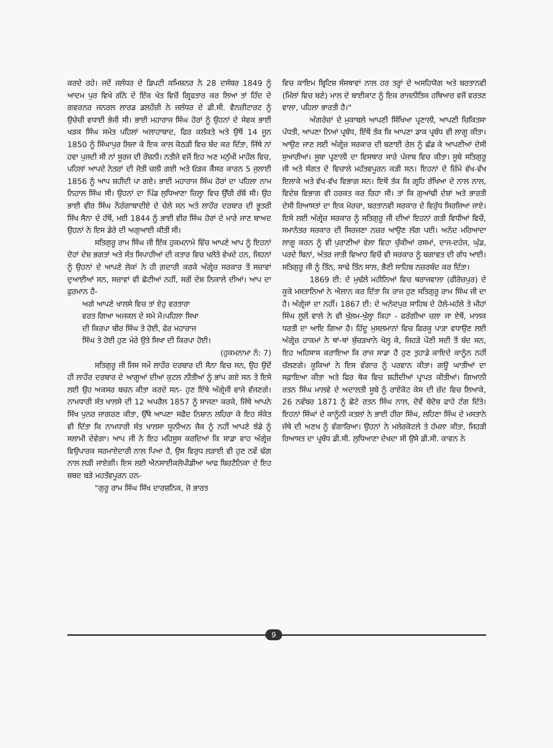ਕਰਦੇ ਰਹੇ। ਜਦੋਂ ਜਲੰਧਰ ਦੇ ਡਿਪਟੀ ਕਮਿਸ਼ਨਰ ਨੇ 28 ਦਸੰਬਰ 1849 ਨੂੰ ਆਦਮ ਪੁਰ ਵਿਖੇ ਗੰਨੇ ਦੇ ਇੱਕ ਖੇਤ ਵਿਚੋਂ ਗ੍ਰਿਫਤਾਰ ਕਰ ਲਿਆ ਤਾਂ ਹਿੰਦ ਦੇ ਗਵਰਨਰ ਜਨਰਲ ਲਾਰਡ ਡਲਹੌਜ਼ੀ ਨੇ ਜਲੰਧਰ ਦੇ ਡੀ.ਸੀ. ਵੈਨਜ਼ੀਟਾਰਟ ਨੂੰ ਉਚੇਚੀ ਵਧਾਈ ਭੇਜੀ ਸੀ। ਭਾਈ ਮਹਾਰਾਜ ਸਿੰਘ ਹੋਰਾਂ ਨੂੰ ਉਹਨਾਂ ਦੇ ਸੇਵਕ ਭਾਈ ਖੜਕ ਸਿੰਘ ਸਮੇਤ ਪਹਿਲਾਂ ਅਲਾਹਾਬਾਦ, ਫਿਰ ਕਲੱਕਤੇ ਅਤੇ ਉਥੋਂ 14 ਜੂਨ 1850 ਨੂੰ ਸਿੰਘਾਪੁਰ ਲਿਜਾ ਕੇ ਇਕ ਕਾਲ ਕੋਠੜੀ ਵਿਚ ਬੰਦ ਕਰ ਦਿੱਤਾ, ਜਿੱਥੇ ਨਾਂ ਹਵਾ ਪੁਜਦੀ ਸੀ ਨਾਂ ਸੂਰਜ ਦੀ ਰੌਸ਼ਨੀ। ਨਤੀਜੇ ਵਜੋਂ ਇਹ ਅਣ ਮਨੁੱਖੀ ਮਾਹੌਲ ਵਿਚ, ਪਹਿਲਾਂ ਆਪਦੇ ਨੇਤਰਾਂ ਦੀ ਜੋਤੀ ਚਲੀ ਗਈ ਅਤੇ ਓੜਕ ਕੈਂਸਰ ਕਾਰਨ 5 ਜੁਲਾਈ 1856 ਨੂੰ ਆਪ ਸ਼ਹੀਦੀ ਪਾ ਗਏ। ਭਾਈ ਮਹਾਰਾਜ ਸਿੰਘ ਹੋਰਾਂ ਦਾ ਪਹਿਲਾ ਨਾਮ ਨਿਹਾਲ ਸਿੰਘ ਸੀ। ਉਹਨਾਂ ਦਾ ਪਿੰਡ ਲੁਧਿਆਣਾ ਜ਼ਿਲ੍ਹਾ ਵਿਚ ਉੱਚੀ ਰੱਬੋਂ ਸੀ। ਉਹ ਭਾਈ ਵੀਰ ਸਿੰਘ ਨੌਰੰਗਾਬਾਦੀਏ ਦੇ ਚੇਲੇ ਸਨ ਅਤੇ ਲਾਹੌਰ ਦਰਬਾਰ ਦੀ ਭੂਤਰੀ ਸਿੱਖ ਸੈਨਾ ਦੇ ਹੱਥੋਂ, ਮਈ 1844 ਨੂੰ ਭਾਈ ਵੀਰ ਸਿੰਘ ਹੋਰਾਂ ਦੇ ਮਾਰੇ ਜਾਣ ਬਾਅਦ ਉਹਨਾਂ ਨੇ ਇਸ ਡੇਰੇ ਦੀ ਅਗੁਆਈ ਕੀਤੀ ਸੀ।
ਸਤਿਗੁਰੂ ਰਾਮ ਸਿੰਘ ਜੀ ਇੱਕ ਹੁਕਮਨਾਮੇ ਵਿੱਚ ਆਪਣੇ ਆਪ ਨੂੰ ਇਹਨਾਂ ਦੋਹਾਂ ਦੇਸ਼ ਭਗਤਾਂ ਅਤੇ ਸੰਤ ਸਿਪਾਹੀਆਂ ਦੀ ਕਤਾਰ ਵਿਚ ਖਲੋਤੇ ਵੇਖਦੇ ਹਨ, ਜਿਹਨਾਂ ਨੂੰ ਉਹਨਾਂ ਦੇ ਆਪਣੇ ਲੋਕਾਂ ਨੇ ਹੀ ਗ਼ਦਾਰੀ ਕਰਕੇ ਅੰਗ੍ਰੇਜ਼ ਸਰਕਾਰ ਤੋਂ ਸਜ਼ਾਵਾਂ ਦੁਆਈਆਂ ਸਨ, ਸਜ਼ਾਵਾਂ ਵੀ ਛੋਟੀਆਂ ਨਹੀਂ, ਸਗੋਂ ਦੇਸ਼ ਨਿਕਾਲੇ ਦੀਆਂ। ਆਪ ਦਾ ਫੁਰਮਾਨ ਹੈ-
ਅਗੇ ਆਪਣੇ ਖਾਲਸੇ ਵਿਚ ਤਾਂ ਏਹੁ ਵਰਤਾਰਾ
ਵਰਤ ਗਿਆ ਅਜਕਲ ਦੇ ਸਮੇ ਮੈ।ਪਹਿਲਾ ਸਿਖਾ
ਦੀ ਕਿਰਪਾ ਬੀਰ ਸਿੰਘ ਤੇ ਹੋਈ, ਫੇਰ ਮਹਾਰਾਜ
ਸਿੰਘ ਤੇ ਹੋਈ ਹੁਣ ਮੇਰੇ ਉਤੇ ਸਿਖਾ ਦੀ ਕਿਰਪਾ ਹੋਈ।
(ਹੁਕਮਨਾਮਾ ਨੰ: 7)
ਸਤਿਗੁਰੂ ਜੀ ਜਿਸ ਸਮੇਂ ਲਾਹੌਰ ਦਰਬਾਰ ਦੀ ਸੈਨਾ ਵਿਚ ਸਨ, ਉਹ ਉਦੋਂ ਹੀ ਲਾਹੌਰ ਦਰਬਾਰ ਦੇ ਆਗੂਆਂ ਦੀਆਂ ਕੁਟਲ ਨੀਤੀਆਂ ਨੂੰ ਭਾਂਪ ਗਏ ਸਨ ਤੇ ਇਸੇ ਲਈ ਉਹ ਅਕਸਰ ਬਚਨ ਕੀਤਾ ਕਰਦੇ ਸਨ- ਹੁਣ ਇੱਥੇ ਅੰਗ੍ਰੇਜੀ ਵਾਜੇ ਵੱਜਣਗੇ। ਨਾਮਧਾਰੀ ਸੰਤ ਖਾਲਸੇ ਦੀ 12 ਅਪਰੈਲ 1857 ਨੂੰ ਸਾਜਣਾ ਕਰਕੇ, ਜਿੱਥੇ ਆਪਨੇ ਸਿੱਖ ਪੁਨਰ ਜਾਗਰਣ ਕੀਤਾ, ਉੱਥੇ ਆਪਣਾ ਸਫੈਦ ਨਿਸ਼ਾਨ ਲਹਿਰਾ ਕੇ ਇਹ ਸੰਕੇਤ ਵੀ ਦਿੱਤਾ ਕਿ ਨਾਮਧਾਰੀ ਸੰਤ ਖਾਲਸਾ ਯੂਨੀਅਨ ਜੈਕ ਨੂੰ ਨਹੀਂ ਆਪਣੇ ਝੰਡੇ ਨੂੰ ਸਲਾਮੀ ਦੇਵੇਗਾ। ਆਪ ਜੀ ਨੇ ਇਹ ਮਹਿਸੂਸ ਕਰਦਿਆਂ ਕਿ ਸਾਡਾ ਵਾਹ ਅੰਗ੍ਰੇਜ਼ ਵਿਉਪਾਰਕ ਸਰਮਾਏਦਾਰੀ ਨਾਲ ਪਿਆ ਹੈ, ਉਸ ਵਿਰੁਧ ਲੜਾਈ ਵੀ ਹੁਣ ਨਵੇਂ ਢੰਗ ਨਾਲ ਲੜੀ ਜਾਏਗੀ। ਇਸ ਲਈ ਐਨਸਾਈਕਲੋਪੀਡੀਆ ਆਫ ਬਿਰਟੈਨਿਕਾ ਦੇ ਇਹ ਸ਼ਬਦ ਬੜੇ ਮਹਤੱਵਪੂਰਨ ਹਨ-
"ਗੁਰੂ ਰਾਮ ਸਿੰਘ ਸਿੱਖ ਦਾਰਸ਼ਨਿਕ, ਜੋ ਭਾਰਤ
ਵਿਚ ਕਾਇਮ ਬ੍ਰਿਟਿਸ਼ ਸੰਸਥਾਵਾਂ ਨਾਲ ਹਰ ਤਰ੍ਹਾਂ ਦੇ ਅਸਹਿਯੋਗ ਅਤੇ ਬਰਤਾਨਵੀ (ਮਿੱਲਾਂ ਵਿਚ ਬਣੇ) ਮਾਲ ਦੇ ਬਾਈਕਾਟ ਨੂੰ ਇਕ ਰਾਜਨੀਤਿਕ ਹਥਿਆਰ ਵਜੋਂ ਵਰਤਣ ਵਾਲਾ, ਪਹਿਲਾ ਭਾਰਤੀ ਹੈ।"
ਅੰਗਰੇਜ਼ਾਂ ਦੇ ਮੁਕਾਬਲੇ ਆਪਣੀ ਸਿੱਖਿਆ ਪ੍ਰਣਾਲੀ, ਆਪਣੀ ਚਿਕਿਤਸਾ ਪੱਧਤੀ, ਆਪਣਾ ਨਿਆਂ ਪ੍ਰਬੰਧ, ਇੱਥੋਂ ਤੱਕ ਕਿ ਆਪਣਾ ਡਾਕ ਪ੍ਰਬੰਧ ਵੀ ਲਾਗੂ ਕੀਤਾ। ਆਉਣ ਜਾਣ ਲਈ ਅੰਗ੍ਰੇਜ਼ ਸਰਕਾਰ ਦੀ ਬਣਾਈ ਰੇਲ ਨੂੰ ਛੱਡ ਕੇ ਆਪਣੀਆਂ ਦੇਸੀ ਸੁਆਰੀਆਂ। ਸੂਬਾ ਪ੍ਰਣਾਲੀ ਦਾ ਵਿਸਥਾਰ ਸਾਰੇ ਪੰਜਾਬ ਵਿਚ ਕੀਤਾ। ਸੂਬੇ ਸਤਿਗੁਰੂ ਜੀ ਅਤੇ ਸੰਗਤ ਦੇ ਵਿਚਾਲੇ ਮਹੱਤਵਪੂਰਨ ਕੜੀ ਸਨ। ਇਹਨਾਂ ਦੇ ਜ਼ਿੰਮੇ ਵੱਖ-ਵੱਖ ਇਲਾਕੇ ਅਤੇ ਵੱਖ-ਵੱਖ ਵਿਭਾਗ ਸਨ। ਇਥੋਂ ਤੱਕ ਕਿ ਗ੍ਰਹਿ ਰੱਖਿਆ ਦੇ ਨਾਲ ਨਾਲ, ਵਿਦੇਸ਼ ਵਿਭਾਗ ਵੀ ਹਰਕਤ ਕਰ ਰਿਹਾ ਸੀ। ਤਾਂ ਕਿ ਗੁਆਂਢੀ ਦੇਸ਼ਾਂ ਅਤੇ ਭਾਰਤੀ ਦੇਸੀ ਰਿਆਸਤਾਂ ਦਾ ਇਕ ਮੋਰਚਾ, ਬਰਤਾਨਵੀ ਸਰਕਾਰ ਦੇ ਵਿਰੁੱਧ ਸਿਰਜਿਆ ਜਾਏ। ਇਸੇ ਲਈ ਅੰਗ੍ਰੇਜ਼ ਸਰਕਾਰ ਨੂੰ ਸਤਿਗੁਰੂ ਜੀ ਦੀਆਂ ਇਹਨਾਂ ਗਤੀ ਵਿਧੀਆਂ ਵਿਚੋਂ, ਸਮਾਨੰਤਰ ਸਰਕਾਰ ਦੀ ਸਿਰਜਣਾ ਨਜ਼ਰ ਆਉਣ ਲੱਗ ਪਈ। ਅਨੰਦ ਮਰਿਆਦਾ ਲਾਗੂ ਕਰਨ ਨੂੰ ਵੀ ਪੁਰਾਣੀਆਂ ਵੇਲਾ ਵਿਹਾ ਚੁੱਕੀਆਂ ਰਸਮਾਂ, ਦਾਜ-ਦਹੇਜ, ਘੁੰਡ, ਪਰਦੇ ਬਿਨਾਂ, ਅੰਤਰ ਜਾਤੀ ਵਿਆਹ ਵਿਚੋਂ ਵੀ ਸਰਕਾਰ ਨੂੰ ਬਗਾਵਤ ਦੀ ਗੰਧ ਆਈ। ਸਤਿਗੁਰੂ ਜੀ ਨੂੰ ਤਿੰਨ, ਸਾਢੇ ਤਿੰਨ ਸਾਲ, ਭੈਣੀ ਸਾਹਿਬ ਨਜ਼ਰਬੰਦ ਕਰ ਦਿੱਤਾ।
1869 ਈ: ਦੇ ਮੁਢੱਲੇ ਮਹੀਨਿਆਂ ਵਿਚ ਥਰਾਜਵਾਲਾ (ਫੀਰੋਜ਼ਪੁਰ) ਦੇ ਕੂਕੇ ਮਸਤਾਨਿਆਂ ਨੇ ਐਲਾਨ ਕਰ ਦਿੱਤਾ ਕਿ ਰਾਜ ਹੁਣ ਸਤਿਗੁਰੂ ਰਾਮ ਸਿੰਘ ਜੀ ਦਾ ਹੈ। ਅੰਗ੍ਰੇਜਾਂ ਦਾ ਨਹੀਂ। 1867 ਈ: ਦੇ ਅਨੰਦਪੁਰ ਸਾਹਿਬ ਦੇ ਹੋਲੇ-ਮਹੱਲੇ ਤੇ ਮੀਹਾਂ ਸਿੰਘ ਲੂਲੋਂ ਵਾਲੇ ਨੇ ਵੀ ਖੁੱਲਮ-ਖੁੱਲ੍ਹਾ ਕਿਹਾ - ਫਰੰਗੀਆ ਚਲਾ ਜਾ ਏਥੋਂ, ਮਾਲਕ ਧਰਤੀ ਦਾ ਆਇ ਗਿਆ ਹੈ। ਹਿੰਦੂ ਮੁਸਲਮਾਨਾਂ ਵਿਚ ਫਿਰਕੂ ਪਾੜਾ ਵਧਾਉਣ ਲਈ ਅੰਗ੍ਰੇਜ਼ ਹਾਕਮਾਂ ਨੇ ਥਾਂ-ਥਾਂ ਬੁੱਚੜਖਾਨੇ ਖੋਲ੍ਹ ਕੇ, ਜਿਹੜੇ ਪੌਣੀ ਸਦੀ ਤੋਂ ਬੰਦ ਸਨ, ਇਹ ਅਹਿਸਾਸ ਕਰਾਇਆ ਕਿ ਰਾਜ ਸਾਡਾ ਹੈ ਹੁਣ ਤੁਹਾਡੇ ਕਾਇਦੇ ਕਾਨੂੰਨ ਨਹੀਂ ਚੱਲਣਗੇ। ਕੂਕਿਆਂ ਨੇ ਇਸ ਵੰਗਾਰ ਨੂੰ ਪਰਵਾਨ ਕੀਤਾ। ਗਊ ਘਾਤੀਆਂ ਦਾ ਸਫ਼ਾਇਆ ਕੀਤਾ ਅਤੇ ਫਿਰ ਥੋਕ ਵਿਚ ਸ਼ਹੀਦੀਆਂ ਪ੍ਰਾਪਤ ਕੀਤੀਆਂ। ਗਿਆਨੀ ਰਤਨ ਸਿੰਘ ਮਾਲਵੇ ਦੇ ਅਦਾਲਤੀ ਸੂਬੇ ਨੂੰ ਰਾਏਕੋਟ ਕੇਸ ਦੀ ਜ਼ੱਦ ਵਿਚ ਲਿਆਕੇ, 26 ਨਵੰਬਰ 1871 ਨੂੰ ਛੋਟੇ ਰਤਨ ਸਿੰਘ ਨਾਲ, ਦੋਵੇਂ ਬੇਦੋਸ਼ ਫਾਹੇ ਟੰਗ ਦਿੱਤੇ। ਇਹਨਾਂ ਸਿੰਘਾਂ ਦੇ ਕਾਨੂੰਨੀ ਕਤਲਾਂ ਨੇ ਭਾਈ ਹੀਰਾ ਸਿੰਘ, ਲਹਿਣਾ ਸਿੰਘ ਦੇ ਮਸਤਾਨੇ ਜੱਥੇ ਦੀ ਅਣਖ ਨੂੰ ਵੰਗਾਰਿਆ। ਉਹਨਾਂ ਨੇ ਮਲੇਰਕੋਟਲੇ ਤੇ ਹੱਮਲਾ ਕੀਤਾ, ਜਿਹੜੀ ਰਿਆਸਤ ਦਾ ਪ੍ਰਬੰਧ ਡੀ.ਸੀ. ਲੁਧਿਆਣਾ ਦੇਖਦਾ ਸੀ ਉਸੇ ਡੀ.ਸੀ. ਕਾਵਨ ਨੇ
9